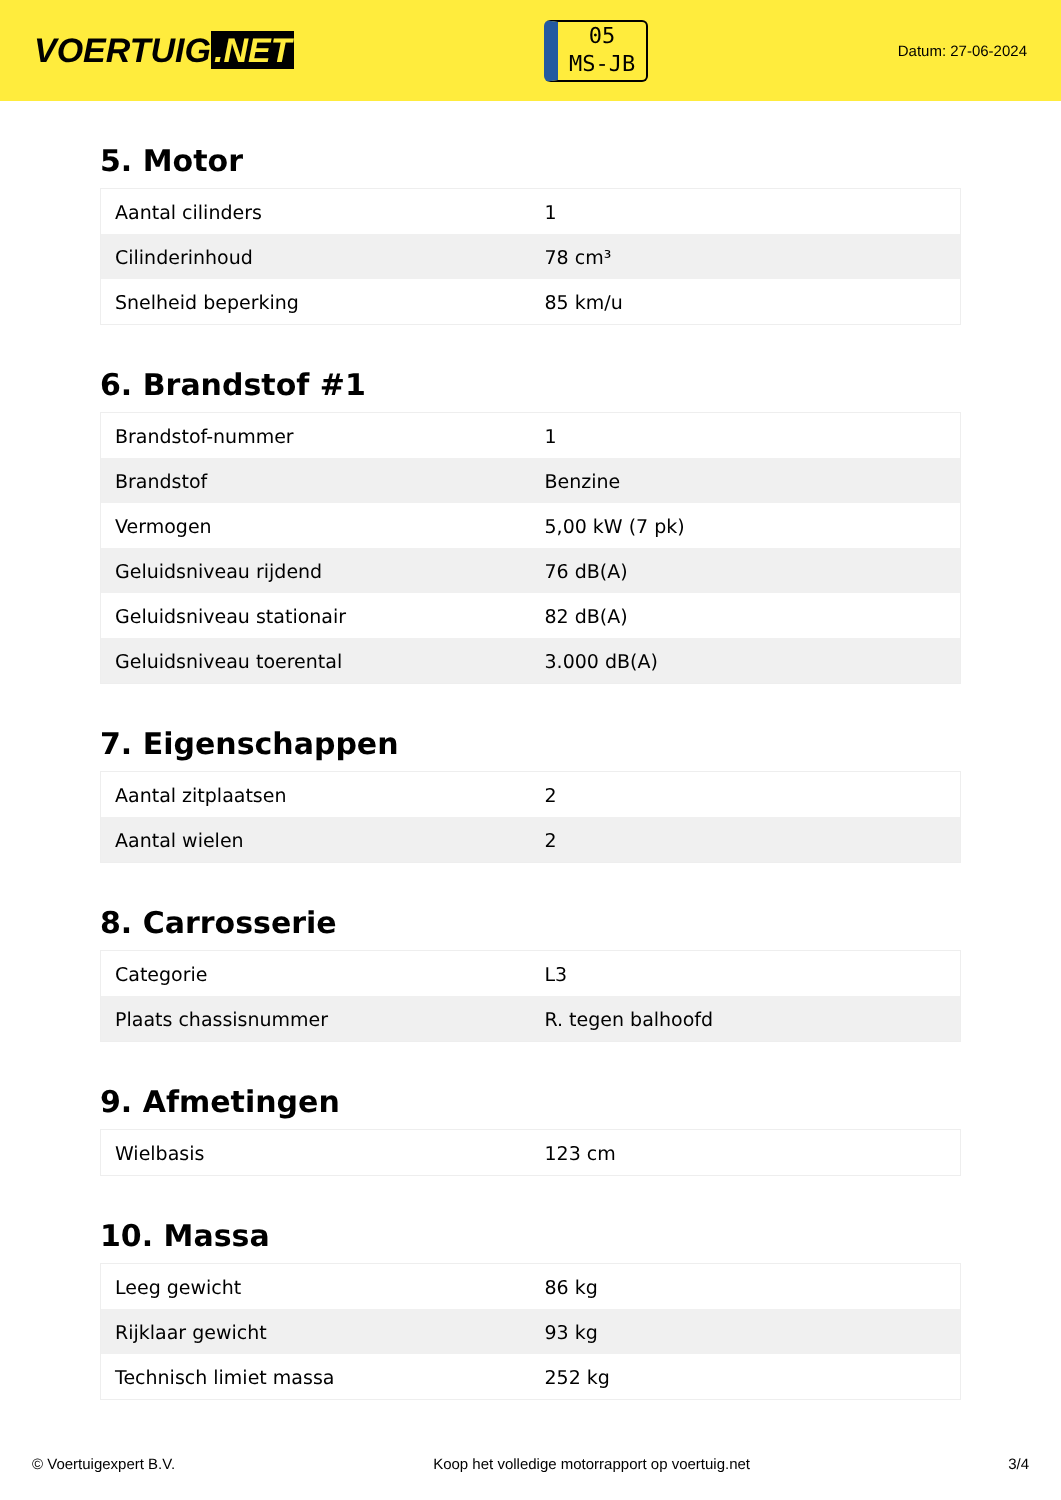VOERTUIG.NET
05
MS-JB
Datum: 27-06-2024
5. Motor
| Aantal cilinders | 1 |
| Cilinderinhoud | 78 cm³ |
| Snelheid beperking | 85 km/u |
6. Brandstof #1
| Brandstof-nummer | 1 |
| Brandstof | Benzine |
| Vermogen | 5,00 kW (7 pk) |
| Geluidsniveau rijdend | 76 dB(A) |
| Geluidsniveau stationair | 82 dB(A) |
| Geluidsniveau toerental | 3.000 dB(A) |
7. Eigenschappen
| Aantal zitplaatsen | 2 |
| Aantal wielen | 2 |
8. Carrosserie
| Categorie | L3 |
| Plaats chassisnummer | R. tegen balhoofd |
9. Afmetingen
| Wielbasis | 123 cm |
10. Massa
| Leeg gewicht | 86 kg |
| Rijklaar gewicht | 93 kg |
| Technisch limiet massa | 252 kg |
© Voertuigexpert B.V. Koop het volledige motorrapport op voertuig.net 3/4